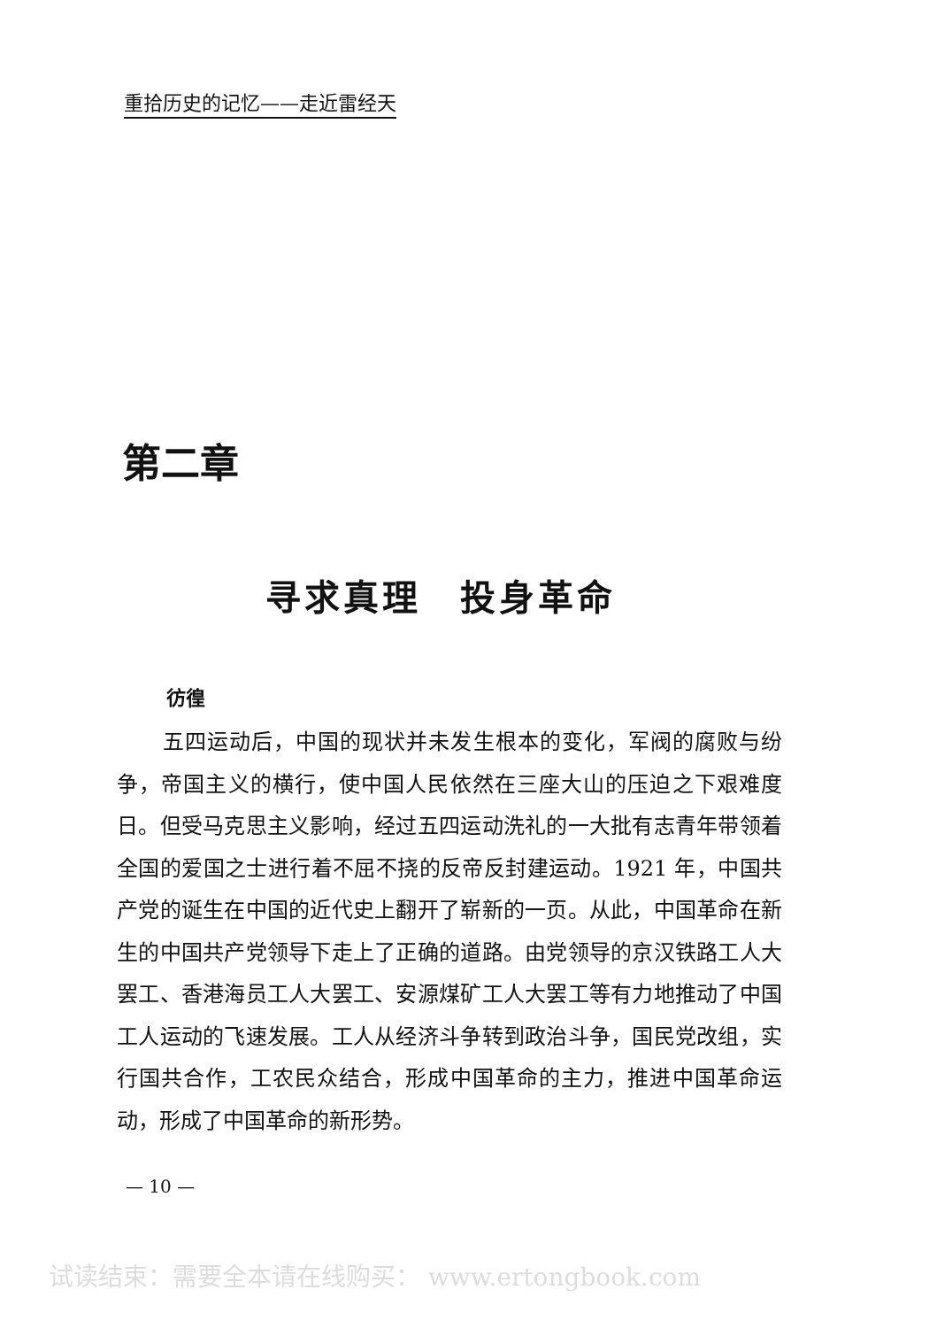重拾历史的记忆——走近雷经天
第二章
寻求真理　投身革命
彷徨
五四运动后，中国的现状并未发生根本的变化，军阀的腐败与纷争，帝国主义的横行，使中国人民依然在三座大山的压迫之下艰难度日。但受马克思主义影响，经过五四运动洗礼的一大批有志青年带领着全国的爱国之士进行着不屈不挠的反帝反封建运动。1921 年，中国共产党的诞生在中国的近代史上翻开了崭新的一页。从此，中国革命在新生的中国共产党领导下走上了正确的道路。由党领导的京汉铁路工人大罢工、香港海员工人大罢工、安源煤矿工人大罢工等有力地推动了中国工人运动的飞速发展。工人从经济斗争转到政治斗争，国民党改组，实行国共合作，工农民众结合，形成中国革命的主力，推进中国革命运动，形成了中国革命的新形势。
— 10 —
试读结束：需要全本请在线购买： www.ertongbook.com